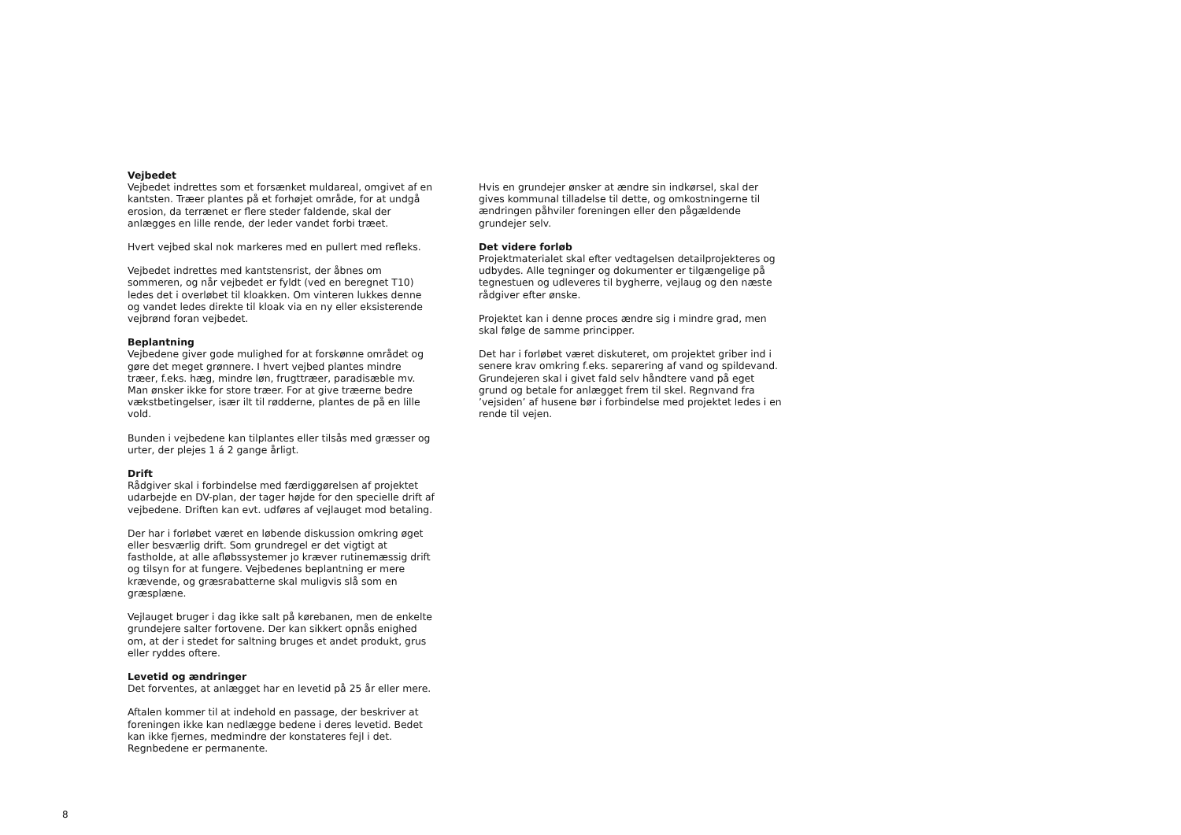Vejbedet
Vejbedet indrettes som et forsænket muldareal, omgivet af en kantsten. Træer plantes på et forhøjet område, for at undgå erosion, da terrænet er flere steder faldende, skal der anlægges en lille rende, der leder vandet forbi træet.
Hvert vejbed skal nok markeres med en pullert med refleks.
Vejbedet indrettes med kantstensrist, der åbnes om sommeren, og når vejbedet er fyldt (ved en beregnet T10) ledes det i overløbet til kloakken. Om vinteren lukkes denne og vandet ledes direkte til kloak via en ny eller eksisterende vejbrønd foran vejbedet.
Beplantning
Vejbedene giver gode mulighed for at forskønne området og gøre det meget grønnere. I hvert vejbed plantes mindre træer, f.eks. hæg, mindre løn, frugttræer, paradisæble mv. Man ønsker ikke for store træer. For at give træerne bedre vækstbetingelser, især ilt til rødderne, plantes de på en lille vold.
Bunden i vejbedene kan tilplantes eller tilsås med græsser og urter, der plejes 1 á 2 gange årligt.
Drift
Rådgiver skal i forbindelse med færdiggørelsen af projektet udarbejde en DV-plan, der tager højde for den specielle drift af vejbedene. Driften kan evt. udføres af vejlauget mod betaling.
Der har i forløbet været en løbende diskussion omkring øget eller besværlig drift. Som grundregel er det vigtigt at fastholde, at alle afløbssystemer jo kræver rutinemæssig drift og tilsyn for at fungere. Vejbedenes beplantning er mere krævende, og græsrabatterne skal muligvis slå som en græsplæne.
Vejlauget bruger i dag ikke salt på kørebanen, men de enkelte grundejere salter fortovene. Der kan sikkert opnås enighed om, at der i stedet for saltning bruges et andet produkt, grus eller ryddes oftere.
Levetid og ændringer
Det forventes, at anlægget har en levetid på 25 år eller mere.
Aftalen kommer til at indehold en passage, der beskriver at foreningen ikke kan nedlægge bedene i deres levetid. Bedet kan ikke fjernes, medmindre der konstateres fejl i det. Regnbedene er permanente.
Hvis en grundejer ønsker at ændre sin indkørsel, skal der gives kommunal tilladelse til dette, og omkostningerne til ændringen påhviler foreningen eller den pågældende grundejer selv.
Det videre forløb
Projektmaterialet skal efter vedtagelsen detailprojekteres og udbydes. Alle tegninger og dokumenter er tilgængelige på tegnestuen og udleveres til bygherre, vejlaug og den næste rådgiver efter ønske.
Projektet kan i denne proces ændre sig i mindre grad, men skal følge de samme principper.
Det har i forløbet været diskuteret, om projektet griber ind i senere krav omkring f.eks. separering af vand og spildevand. Grundejeren skal i givet fald selv håndtere vand på eget grund og betale for anlægget frem til skel. Regnvand fra ’vejsiden’ af husene bør i forbindelse med projektet ledes i en rende til vejen.
8